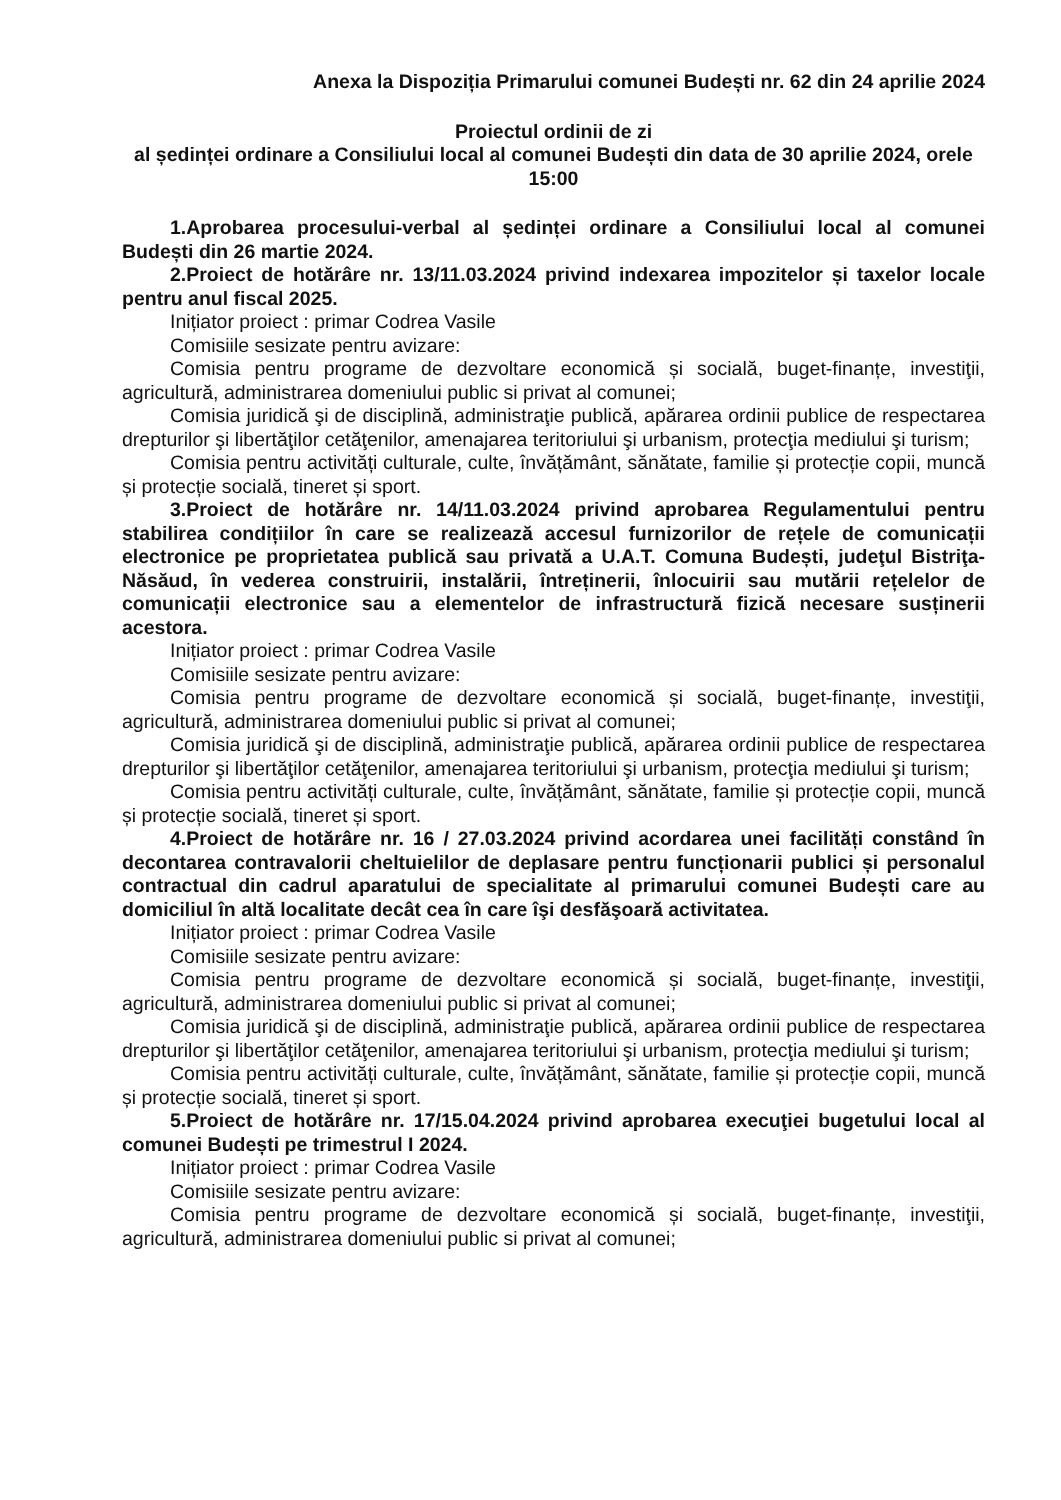Anexa la Dispoziția Primarului comunei Budești nr. 62 din 24 aprilie 2024
Proiectul ordinii de zi
al ședinței ordinare a Consiliului local al comunei Budești din data de 30 aprilie 2024, orele 15:00
1.Aprobarea procesului-verbal al ședinței ordinare a Consiliului local al comunei Budești din 26 martie 2024.
2.Proiect de hotărâre nr. 13/11.03.2024 privind indexarea impozitelor și taxelor locale pentru anul fiscal 2025.
Inițiator proiect : primar Codrea Vasile
Comisiile sesizate pentru avizare:
Comisia pentru programe de dezvoltare economică și socială, buget-finanțe, investiţii, agricultură, administrarea domeniului public si privat al comunei;
Comisia juridică şi de disciplină, administraţie publică, apărarea ordinii publice de respectarea drepturilor şi libertăţilor cetăţenilor, amenajarea teritoriului şi urbanism, protecţia mediului şi turism;
Comisia pentru activități culturale, culte, învățământ, sănătate, familie și protecție copii, muncă și protecție socială, tineret și sport.
3.Proiect de hotărâre nr. 14/11.03.2024 privind aprobarea Regulamentului pentru stabilirea condițiilor în care se realizează accesul furnizorilor de rețele de comunicații electronice pe proprietatea publică sau privată a U.A.T. Comuna Budești, judeţul Bistriţa-Năsăud, în vederea construirii, instalării, întreținerii, înlocuirii sau mutării rețelelor de comunicații electronice sau a elementelor de infrastructură fizică necesare susținerii acestora.
Inițiator proiect : primar Codrea Vasile
Comisiile sesizate pentru avizare:
Comisia pentru programe de dezvoltare economică și socială, buget-finanțe, investiţii, agricultură, administrarea domeniului public si privat al comunei;
Comisia juridică şi de disciplină, administraţie publică, apărarea ordinii publice de respectarea drepturilor şi libertăţilor cetăţenilor, amenajarea teritoriului şi urbanism, protecţia mediului şi turism;
Comisia pentru activități culturale, culte, învățământ, sănătate, familie și protecție copii, muncă și protecție socială, tineret și sport.
4.Proiect de hotărâre nr. 16 / 27.03.2024 privind acordarea unei facilități constând în decontarea contravalorii cheltuielilor de deplasare pentru funcționarii publici și personalul contractual din cadrul aparatului de specialitate al primarului comunei Budești care au domiciliul în altă localitate decât cea în care îşi desfăşoară activitatea.
Inițiator proiect : primar Codrea Vasile
Comisiile sesizate pentru avizare:
Comisia pentru programe de dezvoltare economică și socială, buget-finanțe, investiţii, agricultură, administrarea domeniului public si privat al comunei;
Comisia juridică şi de disciplină, administraţie publică, apărarea ordinii publice de respectarea drepturilor şi libertăţilor cetăţenilor, amenajarea teritoriului şi urbanism, protecţia mediului şi turism;
Comisia pentru activități culturale, culte, învățământ, sănătate, familie și protecție copii, muncă și protecție socială, tineret și sport.
5.Proiect de hotărâre nr. 17/15.04.2024 privind aprobarea execuţiei bugetului local al comunei Budești pe trimestrul I 2024.
Inițiator proiect : primar Codrea Vasile
Comisiile sesizate pentru avizare:
Comisia pentru programe de dezvoltare economică și socială, buget-finanțe, investiţii, agricultură, administrarea domeniului public si privat al comunei;